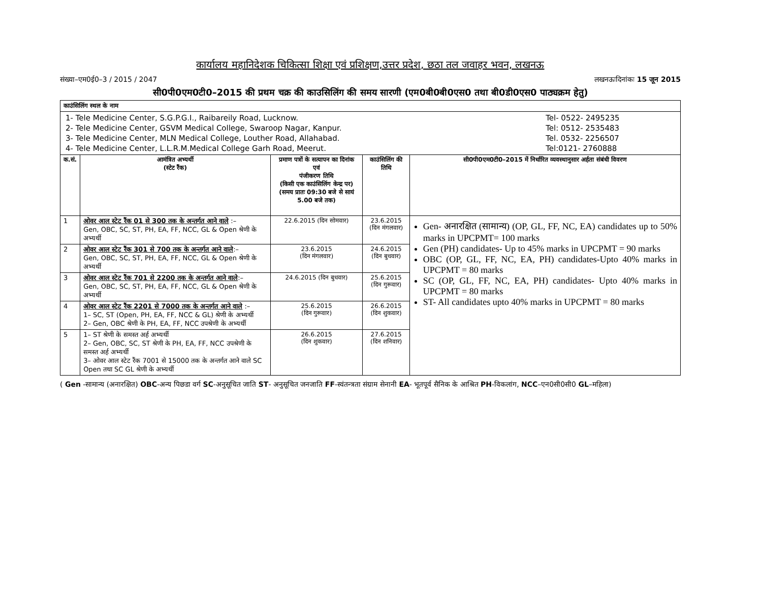कार्यालय महानिदेशक चिकित्सा शिक्षा एवं प्रशिक्षण,उत्तर प्रदेश, छठा तल जवाहर भवन, लखनऊ
संख्या–एम0ई0–3 / 2015 / 2047 लखनऊःदिनांकः 15 जून 2015
सी0पी0एम0टी0–2015 की प्रथम चक्र की काउसिलिंग की समय सारणी (एम0बी0बी0एस0 तथा बी0डी0एस0 पाठ्यक्रम हेतु)
| काउंसिलिंग स्थल के नाम | | | | |
| / 1- Tele Medicine Center, S.G.P.G.I., Raibareily Road, Lucknow. / Tel- 0522- 2495235 / / 2- Tele Medicine Center, GSVM Medical College, Swaroop Nagar, Kanpur. / Tel: 0512- 2535483 / / 3- Tele Medicine Center, MLN Medical College, Louther Road, Allahabad. / Tel. 0532- 2256507 / / 4- Tele Medicine Center, L.L.R.M.Medical College Garh Road, Meerut. / Tel:0121- 2760888 / | | | | |
| क.सं. | आमंत्रित अभ्यर्थी (स्टेट रैंक) | प्रमाण पत्रों के सत्यापन का दिनांक एवं पंजीकरण तिथि (किसी एक काउंसिलिंग केन्द्र पर) (समय प्रातः 09:30 बजे से सायं 5.00 बजे तक) | काउंसिलिंग की तिथि | सी0पी0एम0टी0–2015 में निर्धारित व्यवस्थानुसार अर्हता संबंधी विवरण |
| 1 | ओवर आल स्टेट रैंक 01 से 300 तक के अन्तर्गत आने वाले :– Gen, OBC, SC, ST, PH, EA, FF, NCC, GL & Open श्रेणी के अभ्यर्थी | 22.6.2015 (दिन सोमवार) | 23.6.2015 (दिन मंगलवार) | Gen- अनारक्षित (सामान्य) (OP, GL, FF, NC, EA) candidates up to 50% marks in UPCPMT= 100 marks Gen (PH) candidates- Up to 45% marks in UPCPMT = 90 marks OBC (OP, GL, FF, NC, EA, PH) candidates-Upto 40% marks in UPCPMT = 80 marks SC (OP, GL, FF, NC, EA, PH) candidates- Upto 40% marks in UPCPMT = 80 marks ST- All candidates upto 40% marks in UPCPMT = 80 marks |
| 2 | ओवर आल स्टेट रैंक 301 से 700 तक के अन्तर्गत आने वाले :– Gen, OBC, SC, ST, PH, EA, FF, NCC, GL & Open श्रेणी के अभ्यर्थी | 23.6.2015 (दिन मंगलवार) | 24.6.2015 (दिन बुधवार) | |
| 3 | ओवर आल स्टेट रैंक 701 से 2200 तक के अन्तर्गत आने वाले :– Gen, OBC, SC, ST, PH, EA, FF, NCC, GL & Open श्रेणी के अभ्यर्थी | 24.6.2015 (दिन बुधवार) | 25.6.2015 (दिन गुरूवार) | |
| 4 | ओवर आल स्टेट रैंक 2201 से 7000 तक के अन्तर्गत आने वाले :– 1– SC, ST (Open, PH, EA, FF, NCC & GL) श्रेणी के अभ्यर्थी 2– Gen, OBC श्रेणी के PH, EA, FF, NCC उपश्रेणी के अभ्यर्थी | 25.6.2015 (दिन गुरूवार) | 26.6.2015 (दिन शुकवार) | |
| 5 | 1– ST श्रेणी के समस्त अर्ह अभ्यर्थी 2– Gen, OBC, SC, ST श्रेणी के PH, EA, FF, NCC उपश्रेणी के समस्त अर्ह अभ्यर्थी 3– ओवर आल स्टेट रैंक 7001 से 15000 तक के अन्तर्गत आने वाले SC Open तथा SC GL श्रेणी के अभ्यर्थी | 26.6.2015 (दिन शुकवार) | 27.6.2015 (दिन शनिवार) | |
( Gen -सामान्य (अनारक्षित) OBC-अन्य पिछडा वर्ग SC-अनुसूचित जाति ST- अनुसूचित जनजाति FF-स्वंतन्त्रता संग्राम सेनानी EA- भूतपूर्व सैनिक के आश्रित PH-विकलांग, NCC–एन0सी0सी0 GL–महिला)